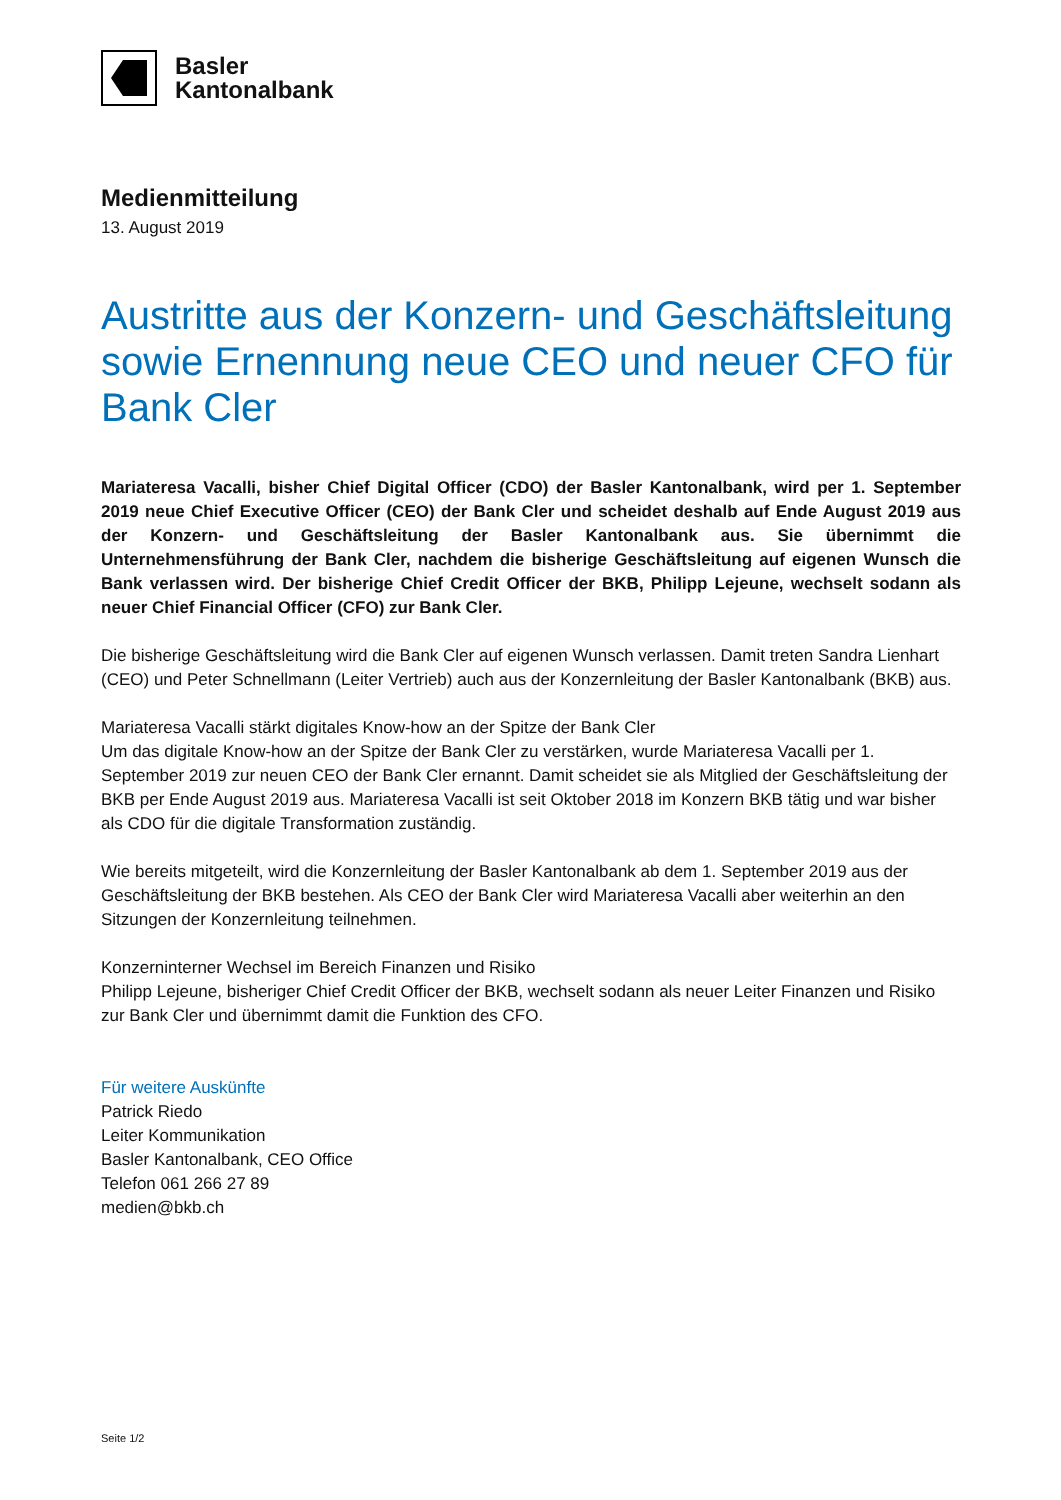Basler
Kantonalbank
Medienmitteilung
13. August 2019
Austritte aus der Konzern- und Geschäftsleitung sowie Ernennung neue CEO und neuer CFO für Bank Cler
Mariateresa Vacalli, bisher Chief Digital Officer (CDO) der Basler Kantonalbank, wird per 1. September 2019 neue Chief Executive Officer (CEO) der Bank Cler und scheidet deshalb auf Ende August 2019 aus der Konzern- und Geschäftsleitung der Basler Kantonalbank aus. Sie übernimmt die Unternehmensführung der Bank Cler, nachdem die bisherige Geschäftsleitung auf eigenen Wunsch die Bank verlassen wird. Der bisherige Chief Credit Officer der BKB, Philipp Lejeune, wechselt sodann als neuer Chief Financial Officer (CFO) zur Bank Cler.
Die bisherige Geschäftsleitung wird die Bank Cler auf eigenen Wunsch verlassen. Damit treten Sandra Lienhart (CEO) und Peter Schnellmann (Leiter Vertrieb) auch aus der Konzernleitung der Basler Kantonalbank (BKB) aus.
Mariateresa Vacalli stärkt digitales Know-how an der Spitze der Bank Cler
Um das digitale Know-how an der Spitze der Bank Cler zu verstärken, wurde Mariateresa Vacalli per 1. September 2019 zur neuen CEO der Bank Cler ernannt. Damit scheidet sie als Mitglied der Geschäftsleitung der BKB per Ende August 2019 aus. Mariateresa Vacalli ist seit Oktober 2018 im Konzern BKB tätig und war bisher als CDO für die digitale Transformation zuständig.
Wie bereits mitgeteilt, wird die Konzernleitung der Basler Kantonalbank ab dem 1. September 2019 aus der Geschäftsleitung der BKB bestehen. Als CEO der Bank Cler wird Mariateresa Vacalli aber weiterhin an den Sitzungen der Konzernleitung teilnehmen.
Konzerninterner Wechsel im Bereich Finanzen und Risiko
Philipp Lejeune, bisheriger Chief Credit Officer der BKB, wechselt sodann als neuer Leiter Finanzen und Risiko zur Bank Cler und übernimmt damit die Funktion des CFO.
Für weitere Auskünfte
Patrick Riedo
Leiter Kommunikation
Basler Kantonalbank, CEO Office
Telefon 061 266 27 89
medien@bkb.ch
Seite 1/2